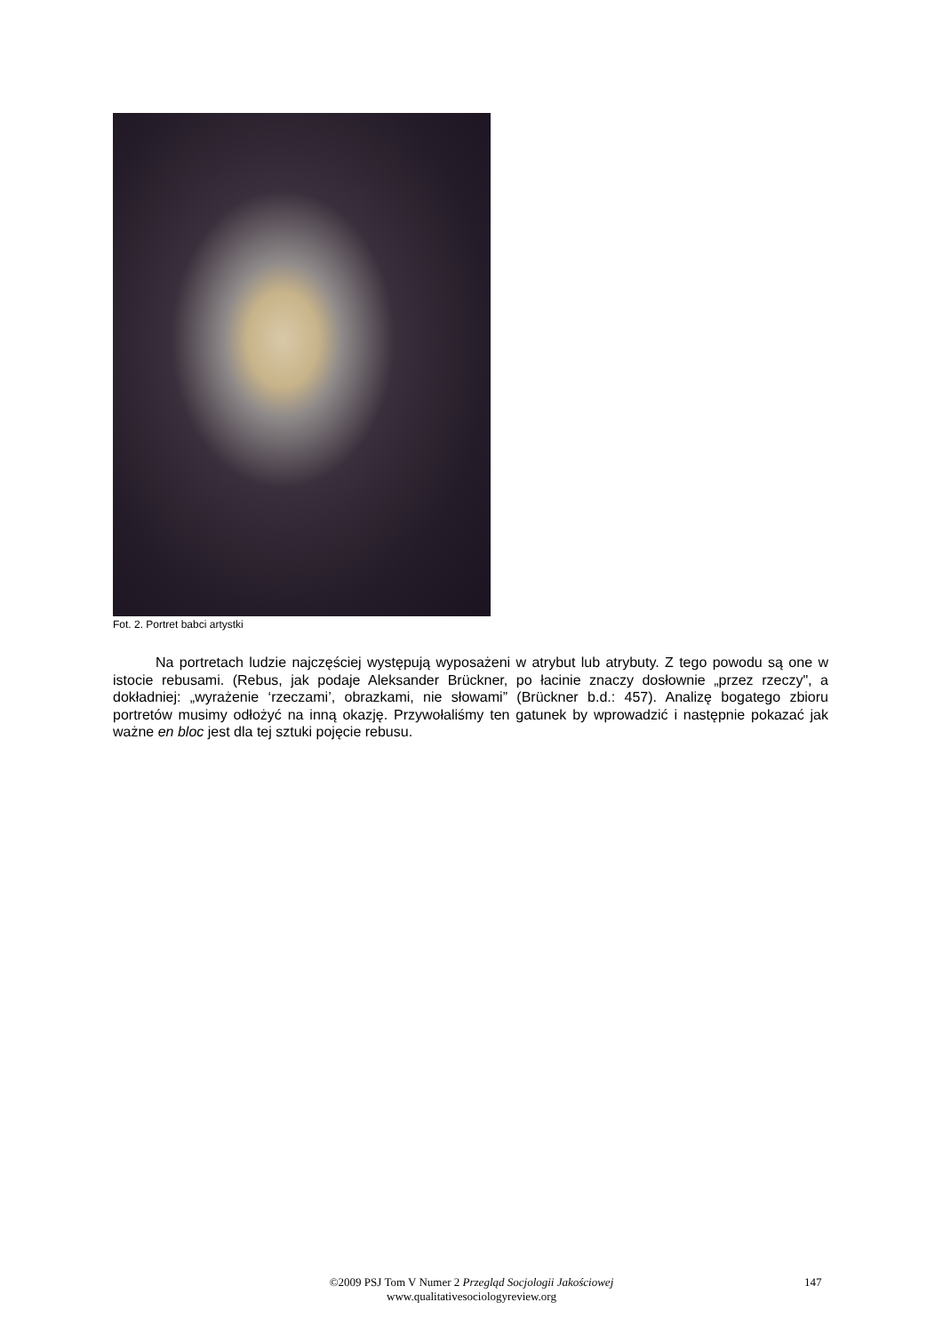Fot. 2. Portret babci artystki
Na portretach ludzie najczęściej występują wyposażeni w atrybut lub atrybuty. Z tego powodu są one w istocie rebusami. (Rebus, jak podaje Aleksander Brückner, po łacinie znaczy dosłownie „przez rzeczy", a dokładniej: „wyrażenie ‘rzeczami’, obrazkami, nie słowami” (Brückner b.d.: 457). Analizę bogatego zbioru portretów musimy odłożyć na inną okazję. Przywołaliśmy ten gatunek by wprowadzić i następnie pokazać jak ważne en bloc jest dla tej sztuki pojęcie rebusu.
©2009 PSJ Tom V Numer 2 Przegląd Socjologii Jakościowej
www.qualitativesociologyreview.org
147